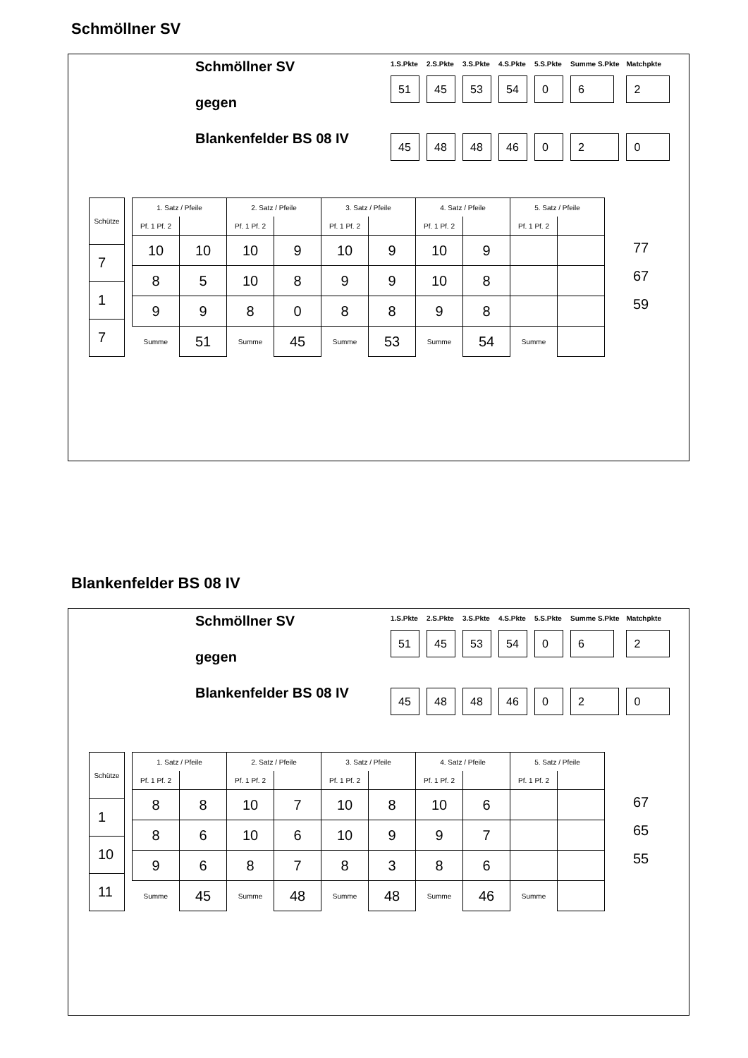Schmöllner SV
Schmöllner SV
gegen
Blankenfelder BS 08 IV
| 1.S.Pkte | 2.S.Pkte | 3.S.Pkte | 4.S.Pkte | 5.S.Pkte | Summe S.Pkte | Matchpkte |
| 51 | 45 | 53 | 54 | 0 | 6 | 2 |
| 45 | 48 | 48 | 46 | 0 | 2 | 0 |
| Schütze |
| --- |
| 7 |
| 1 |
| 7 |
| 1. Satz / Pfeile | | 2. Satz / Pfeile | | 3. Satz / Pfeile | | 4. Satz / Pfeile | | 5. Satz / Pfeile | |
| --- | --- | --- | --- | --- | --- | --- | --- | --- | --- |
| Pf. 1 Pf. 2 | | Pf. 1 Pf. 2 | | Pf. 1 Pf. 2 | | Pf. 1 Pf. 2 | | Pf. 1 Pf. 2 | |
| 10 | 10 | 10 | 9 | 10 | 9 | 10 | 9 | | |
| 8 | 5 | 10 | 8 | 9 | 9 | 10 | 8 | | |
| 9 | 9 | 8 | 0 | 8 | 8 | 9 | 8 | | |
| Summe | 51 | Summe | 45 | Summe | 53 | Summe | 54 | Summe | |
77
67
59
Blankenfelder BS 08 IV
Schmöllner SV
gegen
Blankenfelder BS 08 IV
| 1.S.Pkte | 2.S.Pkte | 3.S.Pkte | 4.S.Pkte | 5.S.Pkte | Summe S.Pkte | Matchpkte |
| 51 | 45 | 53 | 54 | 0 | 6 | 2 |
| 45 | 48 | 48 | 46 | 0 | 2 | 0 |
| Schütze |
| --- |
| 1 |
| 10 |
| 11 |
| 1. Satz / Pfeile | | 2. Satz / Pfeile | | 3. Satz / Pfeile | | 4. Satz / Pfeile | | 5. Satz / Pfeile | |
| --- | --- | --- | --- | --- | --- | --- | --- | --- | --- |
| Pf. 1 Pf. 2 | | Pf. 1 Pf. 2 | | Pf. 1 Pf. 2 | | Pf. 1 Pf. 2 | | Pf. 1 Pf. 2 | |
| 8 | 8 | 10 | 7 | 10 | 8 | 10 | 6 | | |
| 8 | 6 | 10 | 6 | 10 | 9 | 9 | 7 | | |
| 9 | 6 | 8 | 7 | 8 | 3 | 8 | 6 | | |
| Summe | 45 | Summe | 48 | Summe | 48 | Summe | 46 | Summe | |
67
65
55